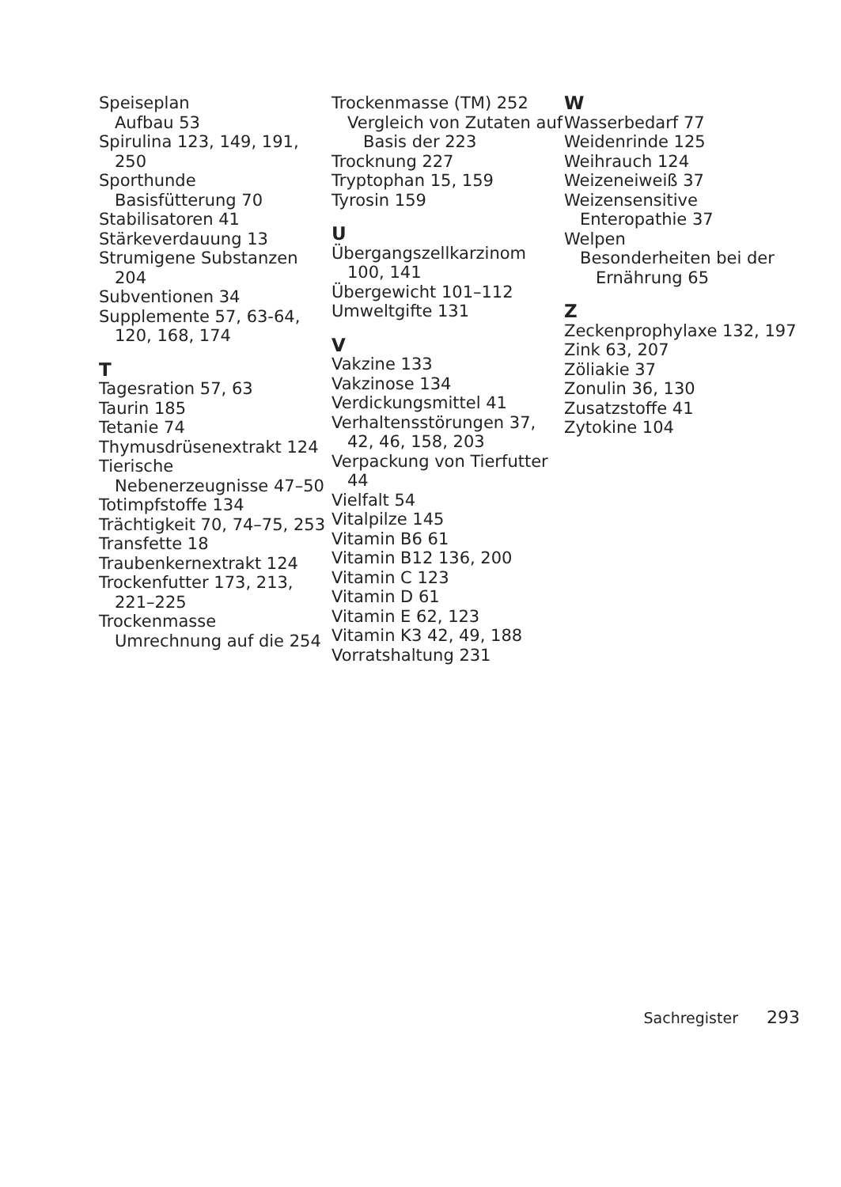Speiseplan
Aufbau 53
Spirulina 123, 149, 191, 250
Sporthunde
Basisfütterung 70
Stabilisatoren 41
Stärkeverdauung 13
Strumigene Substanzen 204
Subventionen 34
Supplemente 57, 63-64, 120, 168, 174
T
Tagesration 57, 63
Taurin 185
Tetanie 74
Thymusdrüsenextrakt 124
Tierische Nebenerzeugnisse 47–50
Totimpfstoffe 134
Trächtigkeit 70, 74–75, 253
Transfette 18
Traubenkernextrakt 124
Trockenfutter 173, 213, 221–225
Trockenmasse
Umrechnung auf die 254
Trockenmasse (TM) 252
Vergleich von Zutaten auf Basis der 223
Trocknung 227
Tryptophan 15, 159
Tyrosin 159
U
Übergangszellkarzinom 100, 141
Übergewicht 101–112
Umweltgifte 131
V
Vakzine 133
Vakzinose 134
Verdickungsmittel 41
Verhaltensstörungen 37, 42, 46, 158, 203
Verpackung von Tierfutter 44
Vielfalt 54
Vitalpilze 145
Vitamin B6 61
Vitamin B12 136, 200
Vitamin C 123
Vitamin D 61
Vitamin E 62, 123
Vitamin K3 42, 49, 188
Vorratshaltung 231
W
Wasserbedarf 77
Weidenrinde 125
Weihrauch 124
Weizeneiweiß 37
Weizensensitive Enteropathie 37
Welpen
Besonderheiten bei der Ernährung 65
Z
Zeckenprophylaxe 132, 197
Zink 63, 207
Zöliakie 37
Zonulin 36, 130
Zusatzstoffe 41
Zytokine 104
Sachregister 293